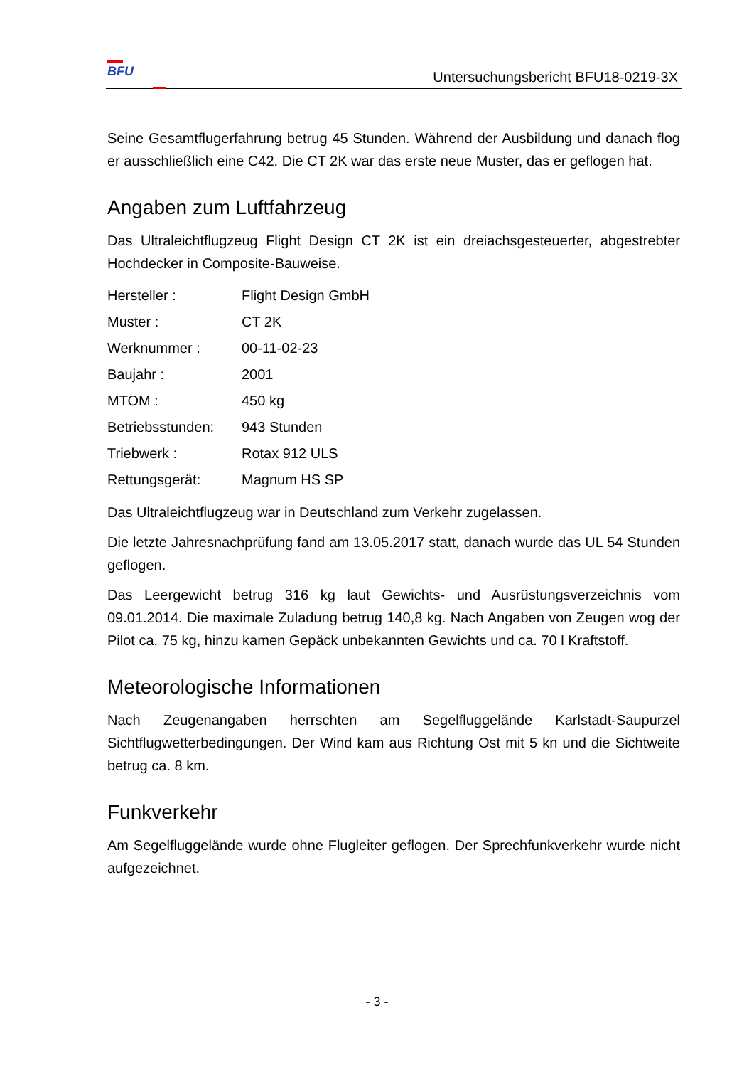BFU
Untersuchungsbericht BFU18-0219-3X
Seine Gesamtflugerfahrung betrug 45 Stunden. Während der Ausbildung und danach flog er ausschließlich eine C42. Die CT 2K war das erste neue Muster, das er geflogen hat.
Angaben zum Luftfahrzeug
Das Ultraleichtflugzeug Flight Design CT 2K ist ein dreiachsgesteuerter, abgestrebter Hochdecker in Composite-Bauweise.
| Hersteller : | Flight Design GmbH |
| Muster : | CT 2K |
| Werknummer : | 00-11-02-23 |
| Baujahr : | 2001 |
| MTOM : | 450 kg |
| Betriebsstunden: | 943 Stunden |
| Triebwerk : | Rotax 912 ULS |
| Rettungsgerät: | Magnum HS SP |
Das Ultraleichtflugzeug war in Deutschland zum Verkehr zugelassen.
Die letzte Jahresnachprüfung fand am 13.05.2017 statt, danach wurde das UL 54 Stunden geflogen.
Das Leergewicht betrug 316 kg laut Gewichts- und Ausrüstungsverzeichnis vom 09.01.2014. Die maximale Zuladung betrug 140,8 kg. Nach Angaben von Zeugen wog der Pilot ca. 75 kg, hinzu kamen Gepäck unbekannten Gewichts und ca. 70 l Kraftstoff.
Meteorologische Informationen
Nach Zeugenangaben herrschten am Segelfluggelände Karlstadt-Saupurzel Sichtflugwetterbedingungen. Der Wind kam aus Richtung Ost mit 5 kn und die Sichtweite betrug ca. 8 km.
Funkverkehr
Am Segelfluggelände wurde ohne Flugleiter geflogen. Der Sprechfunkverkehr wurde nicht aufgezeichnet.
- 3 -